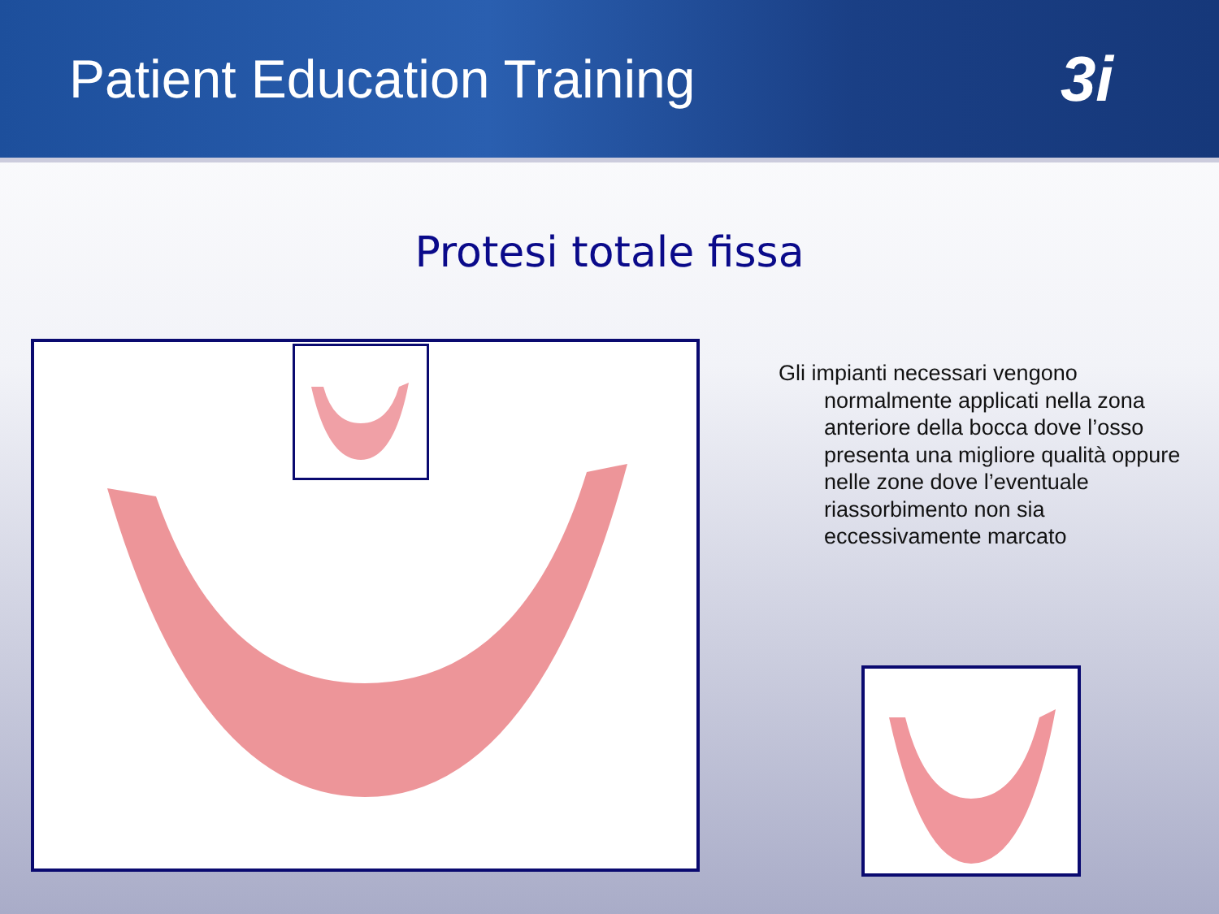Patient Education Training
3i
Protesi totale fissa
Gli impianti necessari vengono normalmente applicati nella zona anteriore della bocca dove l’osso presenta una migliore qualità oppure nelle zone dove l’eventuale riassorbimento non sia eccessivamente marcato